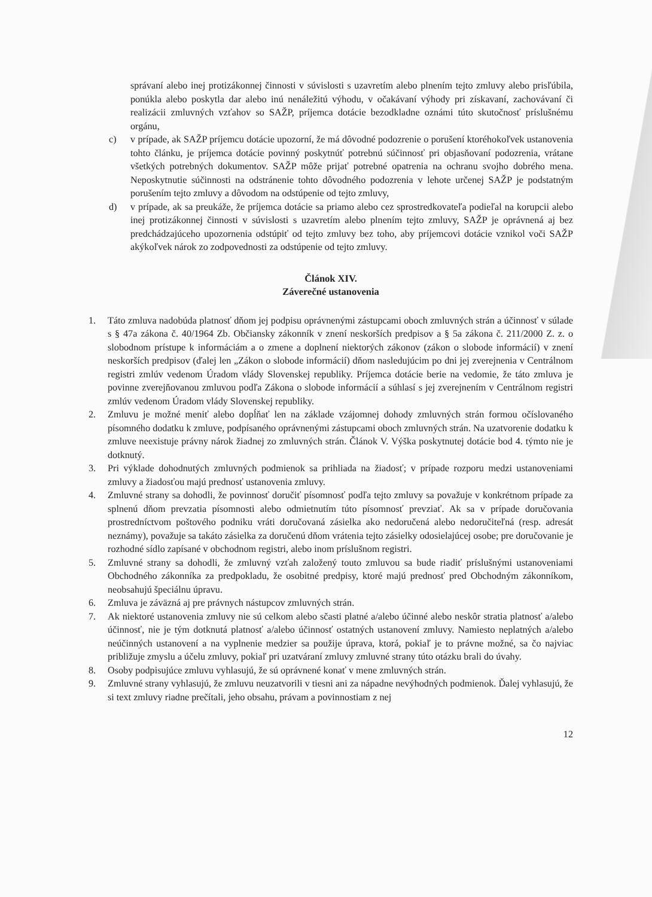správaní alebo inej protizákonnej činnosti v súvislosti s uzavretím alebo plnením tejto zmluvy alebo prisľúbila, ponúkla alebo poskytla dar alebo inú nenáležitú výhodu, v očakávaní výhody pri získavaní, zachovávaní či realizácii zmluvných vzťahov so SAŽP, príjemca dotácie bezodkladne oznámi túto skutočnosť príslušnému orgánu,
c) v prípade, ak SAŽP príjemcu dotácie upozorní, že má dôvodné podozrenie o porušení ktoréhokoľvek ustanovenia tohto článku, je príjemca dotácie povinný poskytnúť potrebnú súčinnosť pri objasňovaní podozrenia, vrátane všetkých potrebných dokumentov. SAŽP môže prijať potrebné opatrenia na ochranu svojho dobrého mena. Neposkytnutie súčinnosti na odstránenie tohto dôvodného podozrenia v lehote určenej SAŽP je podstatným porušením tejto zmluvy a dôvodom na odstúpenie od tejto zmluvy,
d) v prípade, ak sa preukáže, že príjemca dotácie sa priamo alebo cez sprostredkovateľa podieľal na korupcii alebo inej protizákonnej činnosti v súvislosti s uzavretím alebo plnením tejto zmluvy, SAŽP je oprávnená aj bez predchádzajúceho upozornenia odstúpiť od tejto zmluvy bez toho, aby príjemcovi dotácie vznikol voči SAŽP akýkoľvek nárok zo zodpovednosti za odstúpenie od tejto zmluvy.
Článok XIV.
Záverečné ustanovenia
1. Táto zmluva nadobúda platnosť dňom jej podpisu oprávnenými zástupcami oboch zmluvných strán a účinnosť v súlade s § 47a zákona č. 40/1964 Zb. Občiansky zákonník v znení neskorších predpisov a § 5a zákona č. 211/2000 Z. z. o slobodnom prístupe k informáciám a o zmene a doplnení niektorých zákonov (zákon o slobode informácií) v znení neskorších predpisov (ďalej len „Zákon o slobode informácií) dňom nasledujúcim po dni jej zverejnenia v Centrálnom registri zmlúv vedenom Úradom vlády Slovenskej republiky. Príjemca dotácie berie na vedomie, že táto zmluva je povinne zverejňovanou zmluvou podľa Zákona o slobode informácií a súhlasí s jej zverejnením v Centrálnom registri zmlúv vedenom Úradom vlády Slovenskej republiky.
2. Zmluvu je možné meniť alebo dopĺňať len na základe vzájomnej dohody zmluvných strán formou očíslovaného písomného dodatku k zmluve, podpísaného oprávnenými zástupcami oboch zmluvných strán. Na uzatvorenie dodatku k zmluve neexistuje právny nárok žiadnej zo zmluvných strán. Článok V. Výška poskytnutej dotácie bod 4. týmto nie je dotknutý.
3. Pri výklade dohodnutých zmluvných podmienok sa prihliada na žiadosť; v prípade rozporu medzi ustanoveniami zmluvy a žiadosťou majú prednosť ustanovenia zmluvy.
4. Zmluvné strany sa dohodli, že povinnosť doručiť písomnosť podľa tejto zmluvy sa považuje v konkrétnom prípade za splnenú dňom prevzatia písomnosti alebo odmietnutím túto písomnosť prevziať. Ak sa v prípade doručovania prostredníctvom poštového podniku vráti doručovaná zásielka ako nedoručená alebo nedoručiteľná (resp. adresát neznámy), považuje sa takáto zásielka za doručenú dňom vrátenia tejto zásielky odosielajúcej osobe; pre doručovanie je rozhodné sídlo zapísané v obchodnom registri, alebo inom príslušnom registri.
5. Zmluvné strany sa dohodli, že zmluvný vzťah založený touto zmluvou sa bude riadiť príslušnými ustanoveniami Obchodného zákonníka za predpokladu, že osobitné predpisy, ktoré majú prednosť pred Obchodným zákonníkom, neobsahujú špeciálnu úpravu.
6. Zmluva je záväzná aj pre právnych nástupcov zmluvných strán.
7. Ak niektoré ustanovenia zmluvy nie sú celkom alebo sčasti platné a/alebo účinné alebo neskôr stratia platnosť a/alebo účinnosť, nie je tým dotknutá platnosť a/alebo účinnosť ostatných ustanovení zmluvy. Namiesto neplatných a/alebo neúčinných ustanovení a na vyplnenie medzier sa použije úprava, ktorá, pokiaľ je to právne možné, sa čo najviac približuje zmyslu a účelu zmluvy, pokiaľ pri uzatváraní zmluvy zmluvné strany túto otázku brali do úvahy.
8. Osoby podpisujúce zmluvu vyhlasujú, že sú oprávnené konať v mene zmluvných strán.
9. Zmluvné strany vyhlasujú, že zmluvu neuzatvorili v tiesni ani za nápadne nevýhodných podmienok. Ďalej vyhlasujú, že si text zmluvy riadne prečítali, jeho obsahu, právam a povinnostiam z nej
12